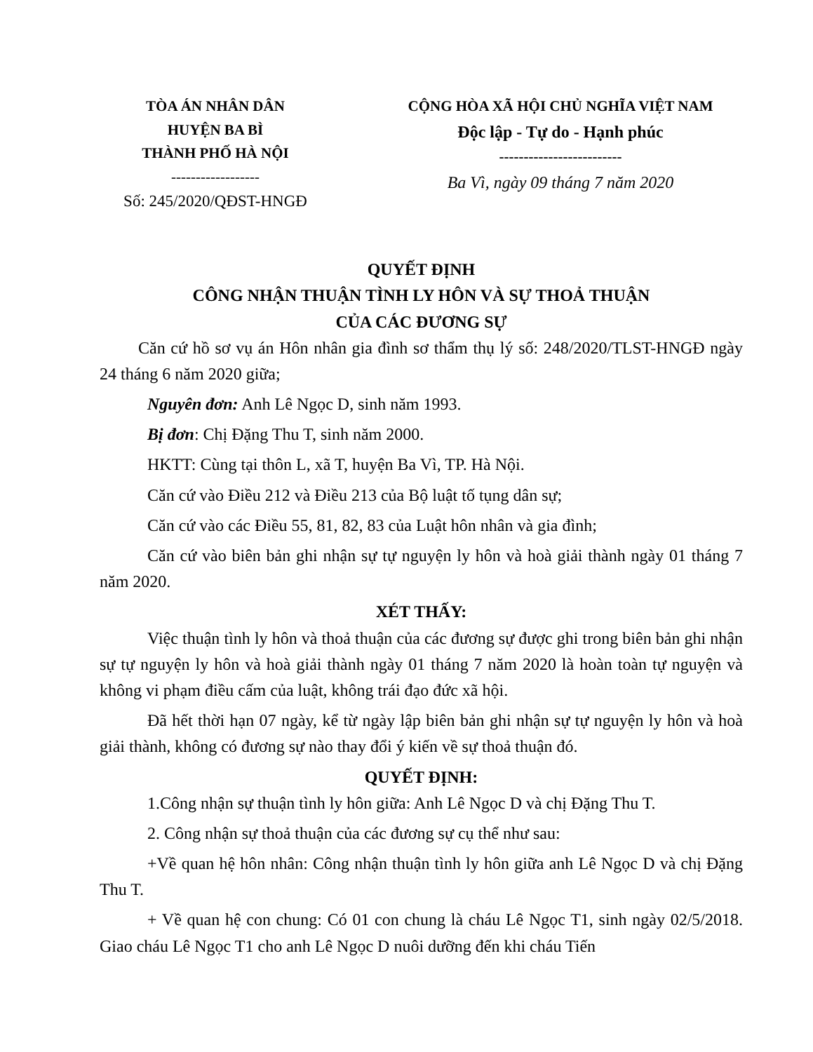TÒA ÁN NHÂN DÂN
HUYỆN BA BÌ
THÀNH PHỐ HÀ NỘI
------------------
Số: 245/2020/QĐST-HNGĐ
CỘNG HÒA XÃ HỘI CHỦ NGHĨA VIỆT NAM
Độc lập - Tự do - Hạnh phúc
-------------------------
Ba Vì, ngày 09 tháng 7 năm 2020
QUYẾT ĐỊNH
CÔNG NHẬN THUẬN TÌNH LY HÔN VÀ SỰ THOẢ THUẬN
CỦA CÁC ĐƯƠNG SỰ
Căn cứ hồ sơ vụ án Hôn nhân gia đình sơ thẩm thụ lý số: 248/2020/TLST-HNGĐ ngày 24 tháng 6 năm 2020 giữa;
Nguyên đơn: Anh Lê Ngọc D, sinh năm 1993.
Bị đơn: Chị Đặng Thu T, sinh năm 2000.
HKTT: Cùng tại thôn L, xã T, huyện Ba Vì, TP. Hà Nội.
Căn cứ vào Điều 212 và Điều 213 của Bộ luật tố tụng dân sự;
Căn cứ vào các Điều 55, 81, 82, 83 của Luật hôn nhân và gia đình;
Căn cứ vào biên bản ghi nhận sự tự nguyện ly hôn và hoà giải thành ngày 01 tháng 7 năm 2020.
XÉT THẤY:
Việc thuận tình ly hôn và thoả thuận của các đương sự được ghi trong biên bản ghi nhận sự tự nguyện ly hôn và hoà giải thành ngày 01 tháng 7 năm 2020 là hoàn toàn tự nguyện và không vi phạm điều cấm của luật, không trái đạo đức xã hội.
Đã hết thời hạn 07 ngày, kể từ ngày lập biên bản ghi nhận sự tự nguyện ly hôn và hoà giải thành, không có đương sự nào thay đổi ý kiến về sự thoả thuận đó.
QUYẾT ĐỊNH:
1.Công nhận sự thuận tình ly hôn giữa: Anh Lê Ngọc D và chị Đặng Thu T.
2. Công nhận sự thoả thuận của các đương sự cụ thể như sau:
+Về quan hệ hôn nhân: Công nhận thuận tình ly hôn giữa anh Lê Ngọc D và chị Đặng Thu T.
+ Về quan hệ con chung: Có 01 con chung là cháu Lê Ngọc T1, sinh ngày 02/5/2018. Giao cháu Lê Ngọc T1 cho anh Lê Ngọc D nuôi dưỡng đến khi cháu Tiến